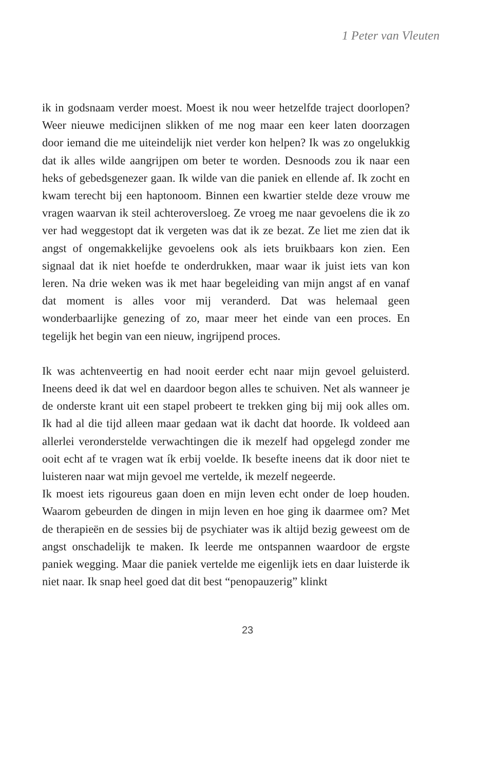1 Peter van Vleuten
ik in godsnaam verder moest. Moest ik nou weer hetzelfde traject doorlopen? Weer nieuwe medicijnen slikken of me nog maar een keer laten doorzagen door iemand die me uiteindelijk niet verder kon helpen? Ik was zo ongelukkig dat ik alles wilde aangrijpen om beter te worden. Desnoods zou ik naar een heks of gebedsgenezer gaan. Ik wilde van die paniek en ellende af. Ik zocht en kwam terecht bij een haptonoom. Binnen een kwartier stelde deze vrouw me vragen waarvan ik steil achteroversloeg. Ze vroeg me naar gevoelens die ik zo ver had weggestopt dat ik vergeten was dat ik ze bezat. Ze liet me zien dat ik angst of ongemakkelijke gevoelens ook als iets bruikbaars kon zien. Een signaal dat ik niet hoefde te onderdrukken, maar waar ik juist iets van kon leren. Na drie weken was ik met haar begeleiding van mijn angst af en vanaf dat moment is alles voor mij veranderd. Dat was helemaal geen wonderbaarlijke genezing of zo, maar meer het einde van een proces. En tegelijk het begin van een nieuw, ingrijpend proces.
Ik was achtenveertig en had nooit eerder echt naar mijn gevoel geluisterd. Ineens deed ik dat wel en daardoor begon alles te schuiven. Net als wanneer je de onderste krant uit een stapel probeert te trekken ging bij mij ook alles om. Ik had al die tijd alleen maar gedaan wat ik dacht dat hoorde. Ik voldeed aan allerlei veronderstelde verwachtingen die ik mezelf had opgelegd zonder me ooit echt af te vragen wat ík erbij voelde. Ik besefte ineens dat ik door niet te luisteren naar wat mijn gevoel me vertelde, ik mezelf negeerde.
Ik moest iets rigoureus gaan doen en mijn leven echt onder de loep houden. Waarom gebeurden de dingen in mijn leven en hoe ging ik daarmee om? Met de therapieën en de sessies bij de psychiater was ik altijd bezig geweest om de angst onschadelijk te maken. Ik leerde me ontspannen waardoor de ergste paniek wegging. Maar die paniek vertelde me eigenlijk iets en daar luisterde ik niet naar. Ik snap heel goed dat dit best “penopauzerig” klinkt
23